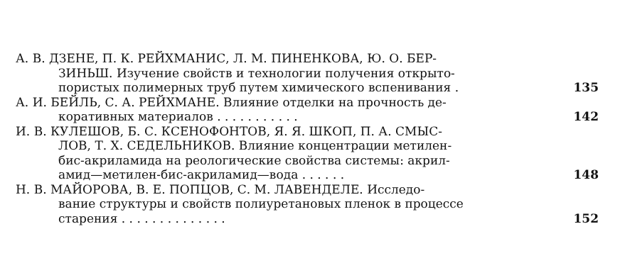А. В. ДЗЕНЕ, П. К. РЕЙХМАНИС, Л. М. ПИНЕНКОВА, Ю. О. БЕР-
ЗИНЬШ. Изучение свойств и технологии получения открыто-
пористых полимерных труб путем химического вспенивания .
135
А. И. БЕЙЛЬ, С. А. РЕЙХМАНЕ. Влияние отделки на прочность де-
коративных материалов . . . . . . . . . . .
142
И. В. КУЛЕШОВ, Б. С. КСЕНОФОНТОВ, Я. Я. ШКОП, П. А. СМЫС-
ЛОВ, Т. Х. СЕДЕЛЬНИКОВ. Влияние концентрации метилен-
бис-акриламида на реологические свойства системы: акрил-
амид—метилен-бис-акриламид—вода . . . . . .
148
Н. В. МАЙОРОВА, В. Е. ПОПЦОВ, С. М. ЛАВЕНДЕЛЕ. Исследо-
вание структуры и свойств полиуретановых пленок в процессе
старения . . . . . . . . . . . . . .
152